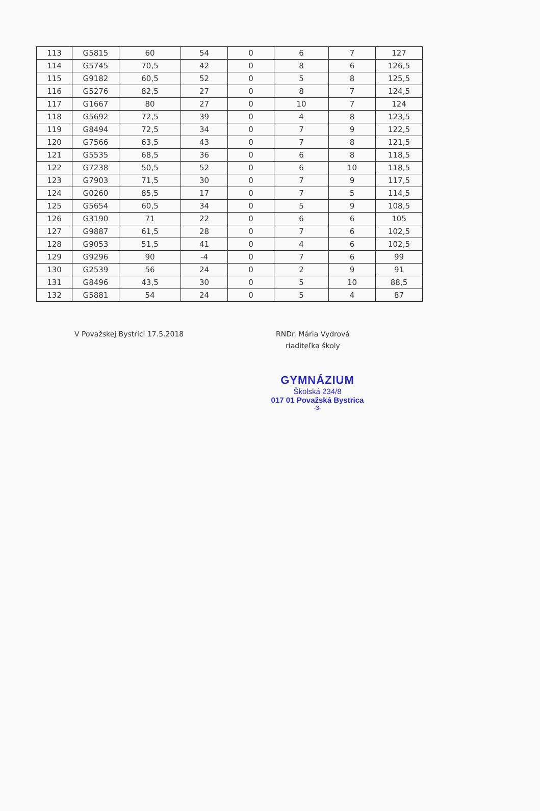| 113 | G5815 | 60 | 54 | 0 | 6 | 7 | 127 |
| 114 | G5745 | 70,5 | 42 | 0 | 8 | 6 | 126,5 |
| 115 | G9182 | 60,5 | 52 | 0 | 5 | 8 | 125,5 |
| 116 | G5276 | 82,5 | 27 | 0 | 8 | 7 | 124,5 |
| 117 | G1667 | 80 | 27 | 0 | 10 | 7 | 124 |
| 118 | G5692 | 72,5 | 39 | 0 | 4 | 8 | 123,5 |
| 119 | G8494 | 72,5 | 34 | 0 | 7 | 9 | 122,5 |
| 120 | G7566 | 63,5 | 43 | 0 | 7 | 8 | 121,5 |
| 121 | G5535 | 68,5 | 36 | 0 | 6 | 8 | 118,5 |
| 122 | G7238 | 50,5 | 52 | 0 | 6 | 10 | 118,5 |
| 123 | G7903 | 71,5 | 30 | 0 | 7 | 9 | 117,5 |
| 124 | G0260 | 85,5 | 17 | 0 | 7 | 5 | 114,5 |
| 125 | G5654 | 60,5 | 34 | 0 | 5 | 9 | 108,5 |
| 126 | G3190 | 71 | 22 | 0 | 6 | 6 | 105 |
| 127 | G9887 | 61,5 | 28 | 0 | 7 | 6 | 102,5 |
| 128 | G9053 | 51,5 | 41 | 0 | 4 | 6 | 102,5 |
| 129 | G9296 | 90 | -4 | 0 | 7 | 6 | 99 |
| 130 | G2539 | 56 | 24 | 0 | 2 | 9 | 91 |
| 131 | G8496 | 43,5 | 30 | 0 | 5 | 10 | 88,5 |
| 132 | G5881 | 54 | 24 | 0 | 5 | 4 | 87 |
V Považskej Bystrici 17.5.2018 RNDr. Mária Vydrová
riaditeľka školy
GYMNÁZIUM
Školská 234/8
017 01 Považská Bystrica
-3-